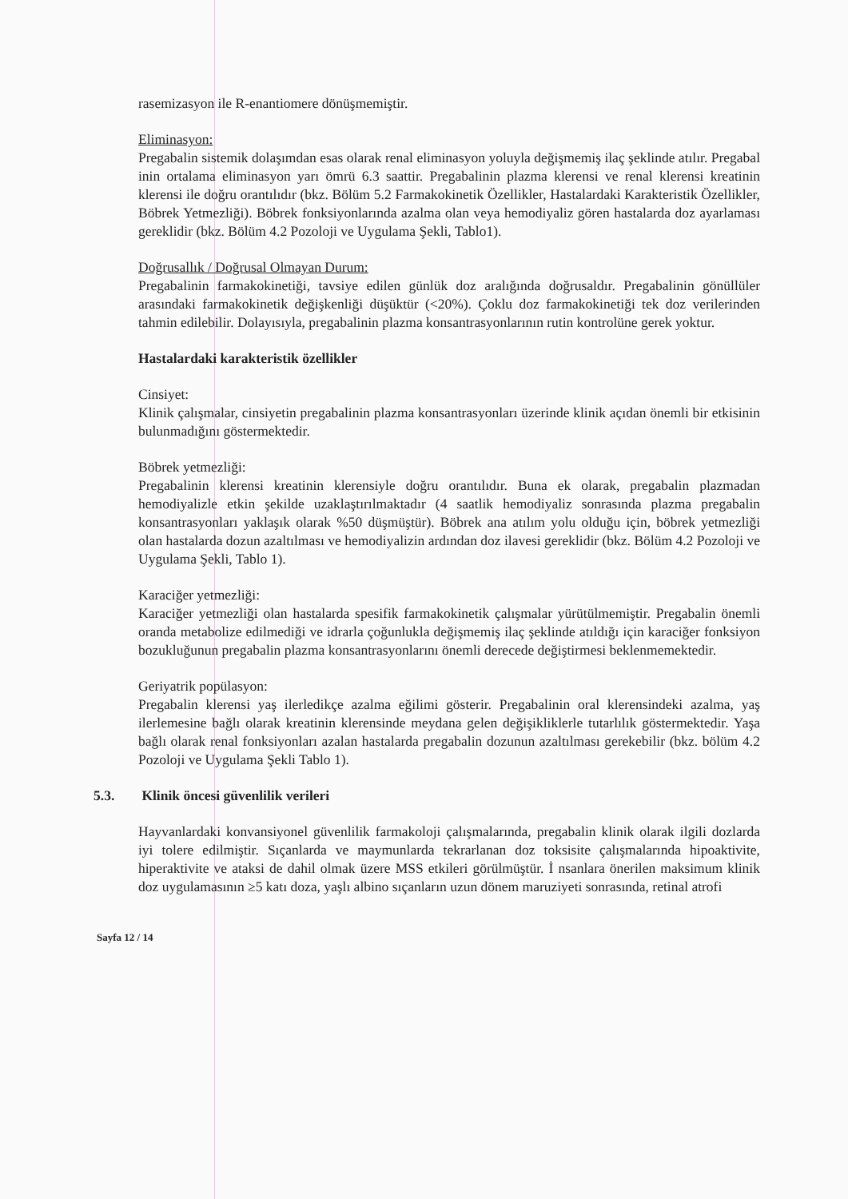rasemizasyon ile R-enantiomere dönüşmemiştir.
Eliminasyon:
Pregabalin sistemik dolaşımdan esas olarak renal eliminasyon yoluyla değişmemiş ilaç şeklinde atılır. Pregabal inin ortalama eliminasyon yarı ömrü 6.3 saattir. Pregabalinin plazma klerensi ve renal klerensi kreatinin klerensi ile doğru orantılıdır (bkz. Bölüm 5.2 Farmakokinetik Özellikler, Hastalardaki Karakteristik Özellikler, Böbrek Yetmezliği). Böbrek fonksiyonlarında azalma olan veya hemodiyaliz gören hastalarda doz ayarlaması gereklidir (bkz. Bölüm 4.2 Pozoloji ve Uygulama Şekli, Tablo1).
Doğrusallık / Doğrusal Olmayan Durum:
Pregabalinin farmakokinetiği, tavsiye edilen günlük doz aralığında doğrusaldır. Pregabalinin gönüllüler arasındaki farmakokinetik değişkenliği düşüktür (<20%). Çoklu doz farmakokinetiği tek doz verilerinden tahmin edilebilir. Dolayısıyla, pregabalinin plazma konsantrasyonlarının rutin kontrolüne gerek yoktur.
Hastalardaki karakteristik özellikler
Cinsiyet:
Klinik çalışmalar, cinsiyetin pregabalinin plazma konsantrasyonları üzerinde klinik açıdan önemli bir etkisinin bulunmadığını göstermektedir.
Böbrek yetmezliği:
Pregabalinin klerensi kreatinin klerensiyle doğru orantılıdır. Buna ek olarak, pregabalin plazmadan hemodiyalizle etkin şekilde uzaklaştırılmaktadır (4 saatlik hemodiyaliz sonrasında plazma pregabalin konsantrasyonları yaklaşık olarak %50 düşmüştür). Böbrek ana atılım yolu olduğu için, böbrek yetmezliği olan hastalarda dozun azaltılması ve hemodiyalizin ardından doz ilavesi gereklidir (bkz. Bölüm 4.2 Pozoloji ve Uygulama Şekli, Tablo 1).
Karaciğer yetmezliği:
Karaciğer yetmezliği olan hastalarda spesifik farmakokinetik çalışmalar yürütülmemiştir. Pregabalin önemli oranda metabolize edilmediği ve idrarla çoğunlukla değişmemiş ilaç şeklinde atıldığı için karaciğer fonksiyon bozukluğunun pregabalin plazma konsantrasyonlarını önemli derecede değiştirmesi beklenmemektedir.
Geriyatrik popülasyon:
Pregabalin klerensi yaş ilerledikçe azalma eğilimi gösterir. Pregabalinin oral klerensindeki azalma, yaş ilerlemesine bağlı olarak kreatinin klerensinde meydana gelen değişikliklerle tutarlılık göstermektedir. Yaşa bağlı olarak renal fonksiyonları azalan hastalarda pregabalin dozunun azaltılması gerekebilir (bkz. bölüm 4.2 Pozoloji ve Uygulama Şekli Tablo 1).
5.3. Klinik öncesi güvenlilik verileri
Hayvanlardaki konvansiyonel güvenlilik farmakoloji çalışmalarında, pregabalin klinik olarak ilgili dozlarda iyi tolere edilmiştir. Sıçanlarda ve maymunlarda tekrarlanan doz toksisite çalışmalarında hipoaktivite, hiperaktivite ve ataksi de dahil olmak üzere MSS etkileri görülmüştür. İ nsanlara önerilen maksimum klinik doz uygulamasının ≥5 katı doza, yaşlı albino sıçanların uzun dönem maruziyeti sonrasında, retinal atrofi
Sayfa 12 / 14